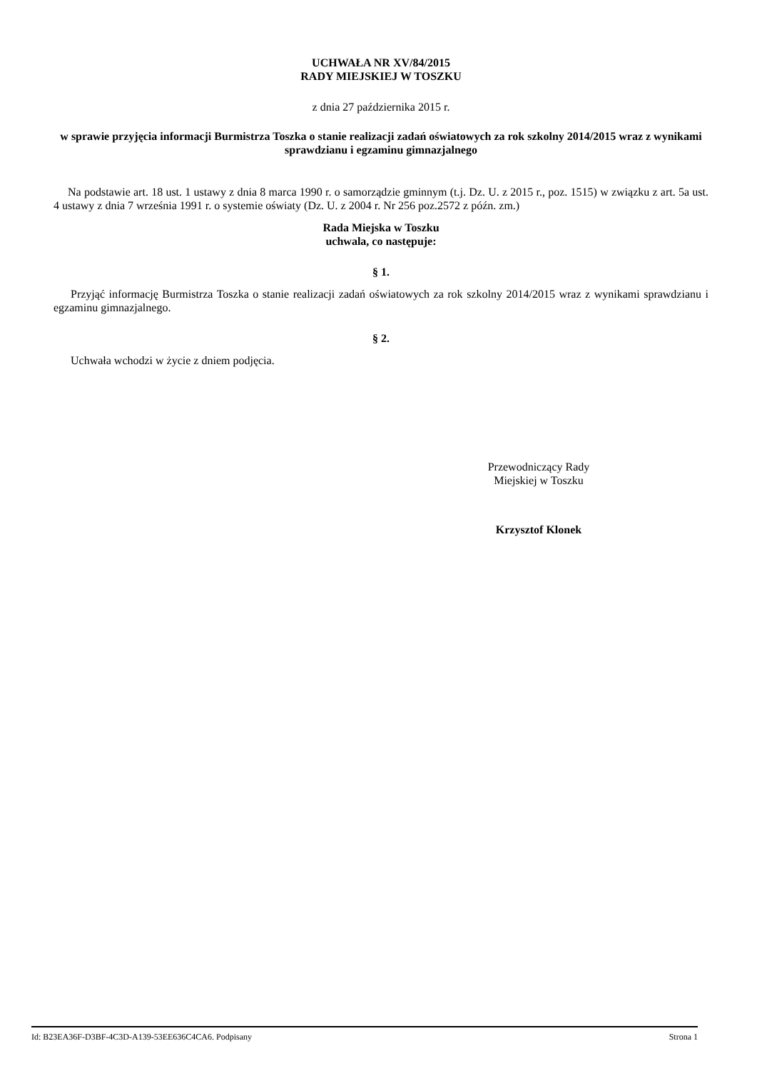UCHWAŁA NR XV/84/2015
RADY MIEJSKIEJ W TOSZKU
z dnia 27 października 2015 r.
w sprawie przyjęcia informacji Burmistrza Toszka o stanie realizacji zadań oświatowych za rok szkolny 2014/2015 wraz z wynikami sprawdzianu i egzaminu gimnazjalnego
Na podstawie art. 18 ust. 1 ustawy z dnia 8 marca 1990 r. o samorządzie gminnym (t.j. Dz. U. z 2015 r., poz. 1515) w związku z art. 5a ust. 4 ustawy z dnia 7 września 1991 r. o systemie oświaty (Dz. U. z 2004 r. Nr 256 poz.2572 z późn. zm.)
Rada Miejska w Toszku
uchwala, co następuje:
§ 1.
Przyjąć informację Burmistrza Toszka o stanie realizacji zadań oświatowych za rok szkolny 2014/2015 wraz z wynikami sprawdzianu i egzaminu gimnazjalnego.
§ 2.
Uchwała wchodzi w życie z dniem podjęcia.
Przewodniczący Rady
Miejskiej w Toszku
Krzysztof Klonek
Id: B23EA36F-D3BF-4C3D-A139-53EE636C4CA6. Podpisany Strona 1